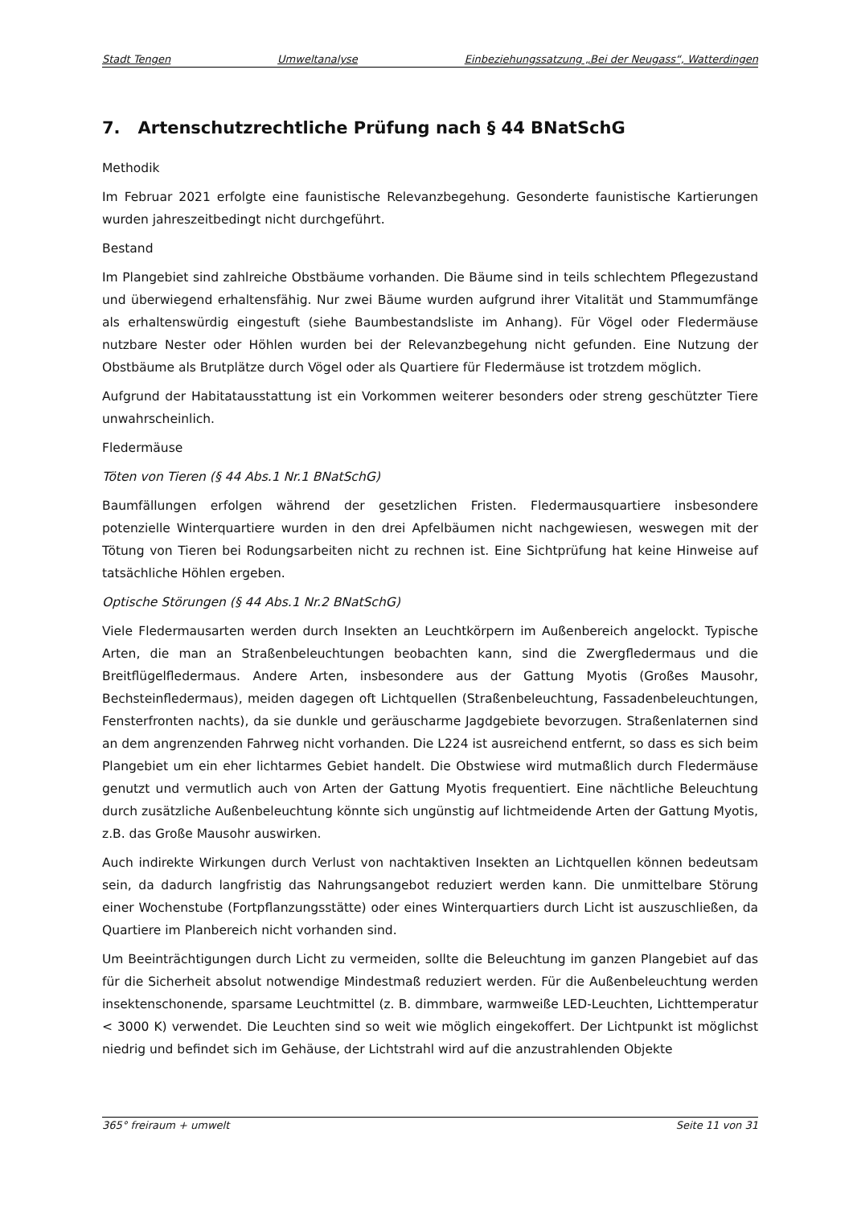Stadt Tengen Umweltanalyse Einbeziehungssatzung „Bei der Neugass“, Watterdingen
7. Artenschutzrechtliche Prüfung nach § 44 BNatSchG
Methodik
Im Februar 2021 erfolgte eine faunistische Relevanzbegehung. Gesonderte faunistische Kartierungen wurden jahreszeitbedingt nicht durchgeführt.
Bestand
Im Plangebiet sind zahlreiche Obstbäume vorhanden. Die Bäume sind in teils schlechtem Pflegezustand und überwiegend erhaltensfähig. Nur zwei Bäume wurden aufgrund ihrer Vitalität und Stammumfänge als erhaltenswürdig eingestuft (siehe Baumbestandsliste im Anhang). Für Vögel oder Fledermäuse nutzbare Nester oder Höhlen wurden bei der Relevanzbegehung nicht gefunden. Eine Nutzung der Obstbäume als Brutplätze durch Vögel oder als Quartiere für Fledermäuse ist trotzdem möglich.
Aufgrund der Habitatausstattung ist ein Vorkommen weiterer besonders oder streng geschützter Tiere unwahrscheinlich.
Fledermäuse
Töten von Tieren (§ 44 Abs.1 Nr.1 BNatSchG)
Baumfällungen erfolgen während der gesetzlichen Fristen. Fledermausquartiere insbesondere potenzielle Winterquartiere wurden in den drei Apfelbäumen nicht nachgewiesen, weswegen mit der Tötung von Tieren bei Rodungsarbeiten nicht zu rechnen ist. Eine Sichtprüfung hat keine Hinweise auf tatsächliche Höhlen ergeben.
Optische Störungen (§ 44 Abs.1 Nr.2 BNatSchG)
Viele Fledermausarten werden durch Insekten an Leuchtkörpern im Außenbereich angelockt. Typische Arten, die man an Straßenbeleuchtungen beobachten kann, sind die Zwergfledermaus und die Breitflügelfledermaus. Andere Arten, insbesondere aus der Gattung Myotis (Großes Mausohr, Bechsteinfledermaus), meiden dagegen oft Lichtquellen (Straßenbeleuchtung, Fassadenbeleuchtungen, Fensterfronten nachts), da sie dunkle und geräuscharme Jagdgebiete bevorzugen. Straßenlaternen sind an dem angrenzenden Fahrweg nicht vorhanden. Die L224 ist ausreichend entfernt, so dass es sich beim Plangebiet um ein eher lichtarmes Gebiet handelt. Die Obstwiese wird mutmaßlich durch Fledermäuse genutzt und vermutlich auch von Arten der Gattung Myotis frequentiert. Eine nächtliche Beleuchtung durch zusätzliche Außenbeleuchtung könnte sich ungünstig auf lichtmeidende Arten der Gattung Myotis, z.B. das Große Mausohr auswirken.
Auch indirekte Wirkungen durch Verlust von nachtaktiven Insekten an Lichtquellen können bedeutsam sein, da dadurch langfristig das Nahrungsangebot reduziert werden kann. Die unmittelbare Störung einer Wochenstube (Fortpflanzungsstätte) oder eines Winterquartiers durch Licht ist auszuschließen, da Quartiere im Planbereich nicht vorhanden sind.
Um Beeinträchtigungen durch Licht zu vermeiden, sollte die Beleuchtung im ganzen Plangebiet auf das für die Sicherheit absolut notwendige Mindestmaß reduziert werden. Für die Außenbeleuchtung werden insektenschonende, sparsame Leuchtmittel (z. B. dimmbare, warmweiße LED-Leuchten, Lichttemperatur < 3000 K) verwendet. Die Leuchten sind so weit wie möglich eingekoffert. Der Lichtpunkt ist möglichst niedrig und befindet sich im Gehäuse, der Lichtstrahl wird auf die anzustrahlenden Objekte
365° freiraum + umwelt Seite 11 von 31